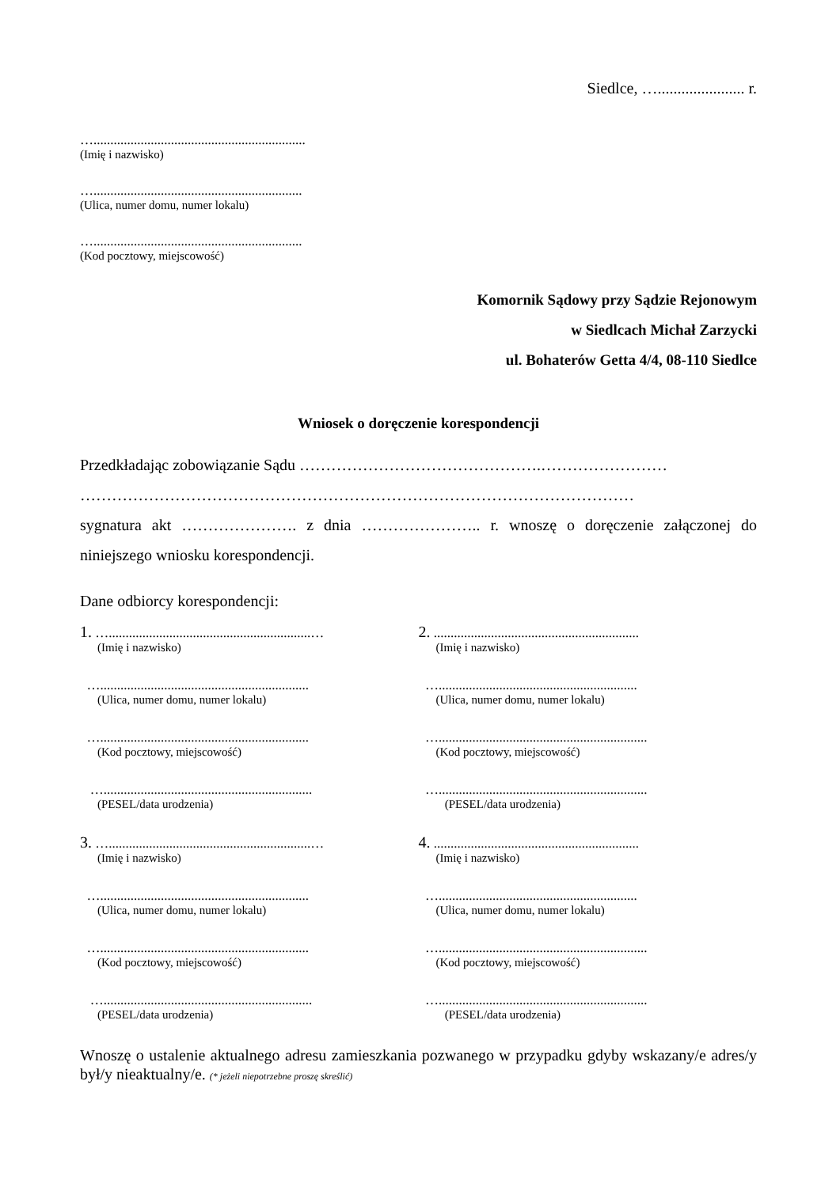Siedlce, …...................... r.
…...............................................................
(Imię i nazwisko)
…..............................................................
(Ulica, numer domu, numer lokalu)
…..............................................................
(Kod pocztowy, miejscowość)
Komornik Sądowy przy Sądzie Rejonowym
w Siedlcach Michał Zarzycki
ul. Bohaterów Getta 4/4, 08-110 Siedlce
Wniosek o doręczenie korespondencji
Przedkładając zobowiązanie Sądu ……………………………………….……………………
……………………………………………………………………………………………
sygnatura akt …………………. z dnia ………………….. r. wnoszę o doręczenie załączonej do niniejszego wniosku korespondencji.
Dane odbiorcy korespondencji:
1. …............................................................…
(Imię i nazwisko)
…..............................................................
(Ulica, numer domu, numer lokalu)
…..............................................................
(Kod pocztowy, miejscowość)
…..............................................................
(PESEL/data urodzenia)
3. …............................................................…
(Imię i nazwisko)
…..............................................................
(Ulica, numer domu, numer lokalu)
…..............................................................
(Kod pocztowy, miejscowość)
…..............................................................
(PESEL/data urodzenia)
2. .............................................................
(Imię i nazwisko)
…...........................................................
(Ulica, numer domu, numer lokalu)
…..............................................................
(Kod pocztowy, miejscowość)
…..............................................................
(PESEL/data urodzenia)
4. .............................................................
(Imię i nazwisko)
…...........................................................
(Ulica, numer domu, numer lokalu)
…..............................................................
(Kod pocztowy, miejscowość)
…..............................................................
(PESEL/data urodzenia)
Wnoszę o ustalenie aktualnego adresu zamieszkania pozwanego w przypadku gdyby wskazany/e adres/y był/y nieaktualny/e. (* jeżeli niepotrzebne proszę skreślić)